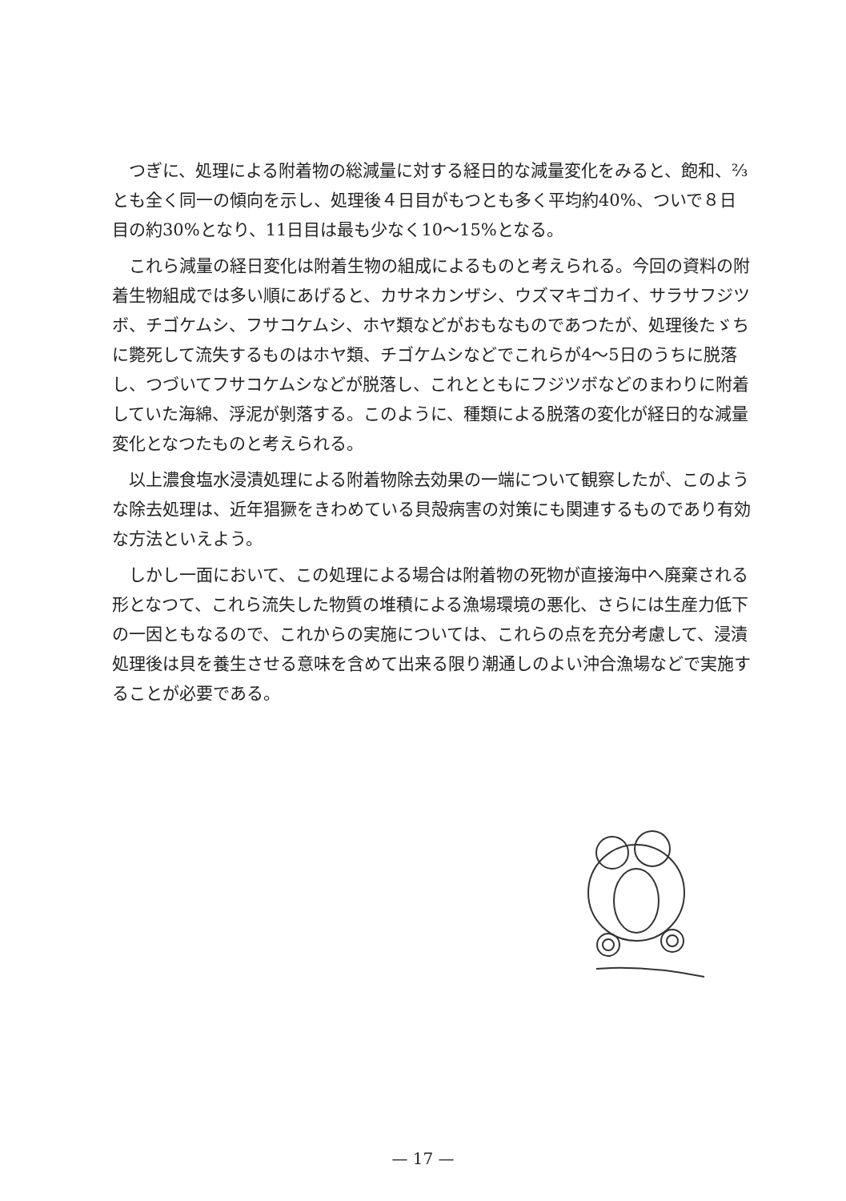つぎに、処理による附着物の総減量に対する経日的な減量変化をみると、飽和、⅔とも全く同一の傾向を示し、処理後４日目がもつとも多く平均約40%、ついで８日目の約30%となり、11日目は最も少なく10〜15%となる。
これら減量の経日変化は附着生物の組成によるものと考えられる。今回の資料の附着生物組成では多い順にあげると、カサネカンザシ、ウズマキゴカイ、サラサフジツボ、チゴケムシ、フサコケムシ、ホヤ類などがおもなものであつたが、処理後たゞちに斃死して流失するものはホヤ類、チゴケムシなどでこれらが4〜5日のうちに脱落し、つづいてフサコケムシなどが脱落し、これとともにフジツボなどのまわりに附着していた海綿、浮泥が剝落する。このように、種類による脱落の変化が経日的な減量変化となつたものと考えられる。
以上濃食塩水浸漬処理による附着物除去効果の一端について観察したが、このような除去処理は、近年猖獗をきわめている貝殻病害の対策にも関連するものであり有効な方法といえよう。
しかし一面において、この処理による場合は附着物の死物が直接海中へ廃棄される形となつて、これら流失した物質の堆積による漁場環境の悪化、さらには生産力低下の一因ともなるので、これからの実施については、これらの点を充分考慮して、浸漬処理後は貝を養生させる意味を含めて出来る限り潮通しのよい沖合漁場などで実施することが必要である。
— 17 —